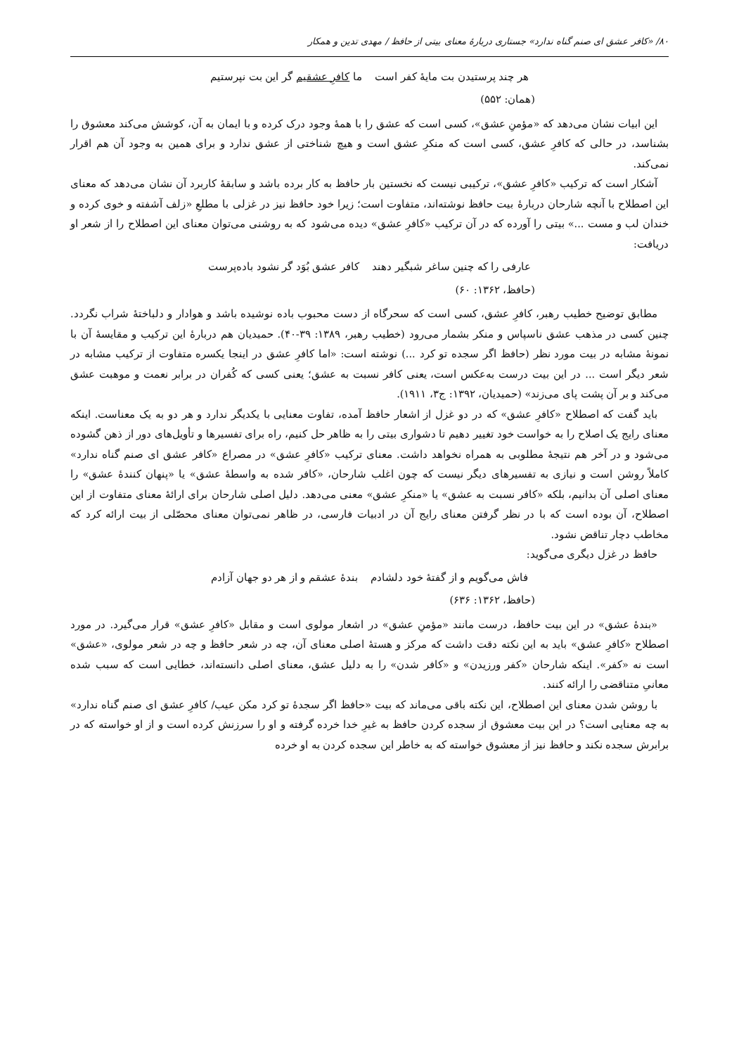۸۰/ «کافر عشق ای صنم گناه ندارد» جستاری دربارهٔ معنای بیتی از حافظ / مهدی تدین و همکار
هر چند پرستیدن بت مایهٔ کفر است ما کافرِ عشقیم گر این بت نپرستیم
(همان: ۵۵۲)
این ابیات نشان می‌دهد که «مؤمنِ عشق»، کسی است که عشق را با همهٔ وجود درک کرده و با ایمان به آن، کوشش می‌کند معشوق را بشناسد، در حالی که کافرِ عشق، کسی است که منکرِ عشق است و هیچ شناختی از عشق ندارد و برای همین به وجود آن هم اقرار نمی‌کند.
آشکار است که ترکیب «کافرِ عشق»، ترکیبی نیست که نخستین بار حافظ به کار برده باشد و سابقهٔ کاربرد آن نشان می‌دهد که معنای این اصطلاح با آنچه شارحان دربارهٔ بیت حافظ نوشته‌اند، متفاوت است؛ زیرا خود حافظ نیز در غزلی با مطلعِ «زلف آشفته و خوی کرده و خندان لب و مست ...» بیتی را آورده که در آن ترکیب «کافرِ عشق» دیده می‌شود که به روشنی می‌توان معنای این اصطلاح را از شعر او دریافت:
عارفی را که چنین ساغر شبگیر دهند کافر عشق بُوَد گر نشود باده‌پرست
(حافظ، ۱۳۶۲: ۶۰)
مطابق توضیح خطیب رهبر، کافرِ عشق، کسی است که سحرگاه از دست محبوب باده نوشیده باشد و هوادار و دلباختهٔ شراب نگردد. چنین کسی در مذهب عشق ناسپاس و منکر بشمار می‌رود (خطیب رهبر، ۱۳۸۹: ۳۹-۴۰). حمیدیان هم دربارهٔ این ترکیب و مقایسهٔ آن با نمونهٔ مشابه در بیت مورد نظر (حافظ اگر سجده تو کرد ...) نوشته است: «اما کافرِ عشق در اینجا یکسره متفاوت از ترکیب مشابه در شعر دیگر است ... در این بیت درست به‌عکس است، یعنی کافر نسبت به عشق؛ یعنی کسی که کُفران در برابر نعمت و موهبت عشق می‌کند و بر آن پشت پای می‌زند» (حمیدیان، ۱۳۹۲: ج۳، ۱۹۱۱).
باید گفت که اصطلاح «کافرِ عشق» که در دو غزل از اشعار حافظ آمده، تفاوت معنایی با یکدیگر ندارد و هر دو به یک معناست. اینکه معنای رایج یک اصلاح را به خواست خود تغییر دهیم تا دشواری بیتی را به ظاهر حل کنیم، راه برای تفسیرها و تأویل‌های دور از ذهن گشوده می‌شود و در آخر هم نتیجهٔ مطلوبی به همراه نخواهد داشت. معنای ترکیب «کافرِ عشق» در مصراع «کافر عشق ای صنم گناه ندارد» کاملاً روشن است و نیازی به تفسیرهای دیگر نیست که چون اغلب شارحان، «کافر شده به واسطهٔ عشق» یا «پنهان کنندهٔ عشق» را معنای اصلی آن بدانیم، بلکه «کافر نسبت به عشق» یا «منکرِ عشق» معنی می‌دهد. دلیل اصلی شارحان برای ارائهٔ معنای متفاوت از این اصطلاح، آن بوده است که با در نظر گرفتن معنای رایج آن در ادبیات فارسی، در ظاهر نمی‌توان معنای محصّلی از بیت ارائه کرد که مخاطب دچار تناقض نشود.
حافظ در غزل دیگری می‌گوید:
فاش می‌گویم و از گفتهٔ خود دلشادم بندهٔ عشقم و از هر دو جهان آزادم
(حافظ، ۱۳۶۲: ۶۳۶)
«بندهٔ عشق» در این بیت حافظ، درست مانند «مؤمنِ عشق» در اشعار مولوی است و مقابل «کافرِ عشق» قرار می‌گیرد. در مورد اصطلاح «کافرِ عشق» باید به این نکته دقت داشت که مرکز و هستهٔ اصلی معنای آن، چه در شعر حافظ و چه در شعر مولوی، «عشق» است نه «کفر». اینکه شارحان «کفر ورزیدن» و «کافر شدن» را به دلیل عشق، معنای اصلی دانسته‌اند، خطایی است که سبب شده معانیِ متناقضی را ارائه کنند.
با روشن شدن معنای این اصطلاح، این نکته باقی می‌ماند که بیت «حافظ اگر سجدهٔ تو کرد مکن عیب/ کافرِ عشق ای صنم گناه ندارد» به چه معنایی است؟ در این بیت معشوق از سجده کردن حافظ به غیرِ خدا خرده گرفته و او را سرزنش کرده است و از او خواسته که در برابرش سجده نکند و حافظ نیز از معشوق خواسته که به خاطر این سجده کردن به او خرده